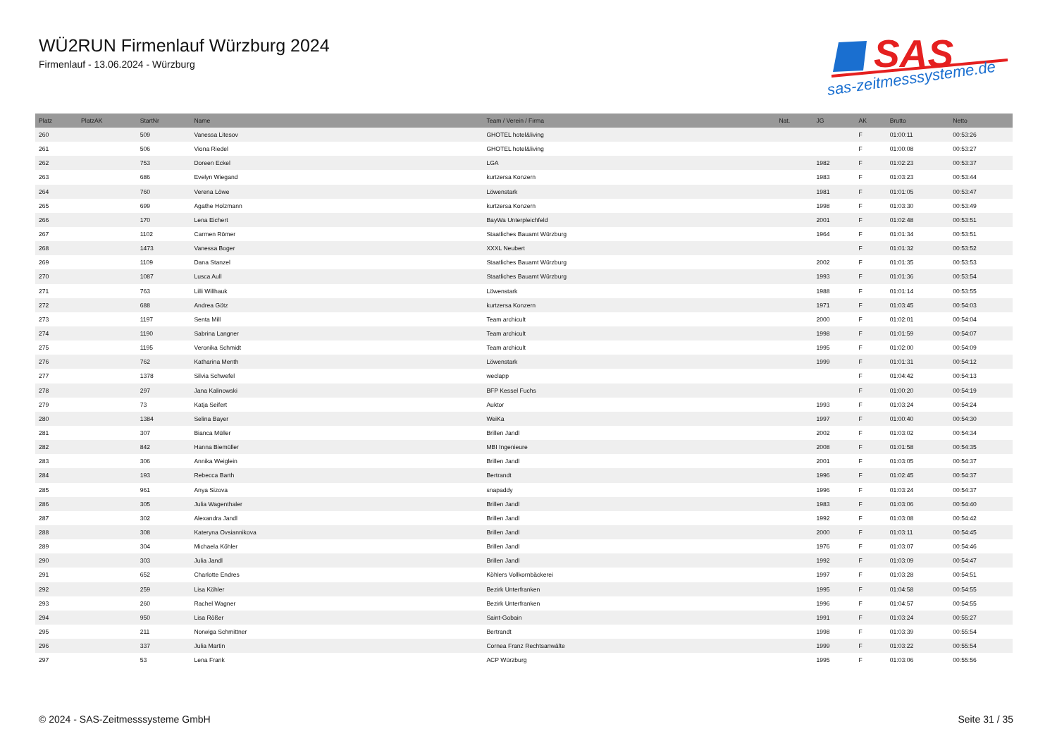WÜ2RUN Firmenlauf Würzburg 2024
Firmenlauf - 13.06.2024 - Würzburg
SAS
sas-zeitmesssysteme.de
| Platz | PlatzAK | StartNr | Name | Team / Verein / Firma | Nat. | JG | AK | Brutto | Netto |
| --- | --- | --- | --- | --- | --- | --- | --- | --- | --- |
| 260 | | 509 | Vanessa Litesov | GHOTEL hotel&living | | | F | 01:00:11 | 00:53:26 |
| 261 | | 506 | Viona Riedel | GHOTEL hotel&living | | | F | 01:00:08 | 00:53:27 |
| 262 | | 753 | Doreen Eckel | LGA | | 1982 | F | 01:02:23 | 00:53:37 |
| 263 | | 686 | Evelyn Wiegand | kurtzersa Konzern | | 1983 | F | 01:03:23 | 00:53:44 |
| 264 | | 760 | Verena Löwe | Löwenstark | | 1981 | F | 01:01:05 | 00:53:47 |
| 265 | | 699 | Agathe Holzmann | kurtzersa Konzern | | 1998 | F | 01:03:30 | 00:53:49 |
| 266 | | 170 | Lena Eichert | BayWa Unterpleichfeld | | 2001 | F | 01:02:48 | 00:53:51 |
| 267 | | 1102 | Carmen Römer | Staatliches Bauamt Würzburg | | 1964 | F | 01:01:34 | 00:53:51 |
| 268 | | 1473 | Vanessa Boger | XXXL Neubert | | | F | 01:01:32 | 00:53:52 |
| 269 | | 1109 | Dana Stanzel | Staatliches Bauamt Würzburg | | 2002 | F | 01:01:35 | 00:53:53 |
| 270 | | 1087 | Lusca Aull | Staatliches Bauamt Würzburg | | 1993 | F | 01:01:36 | 00:53:54 |
| 271 | | 763 | Lilli Willhauk | Löwenstark | | 1988 | F | 01:01:14 | 00:53:55 |
| 272 | | 688 | Andrea Götz | kurtzersa Konzern | | 1971 | F | 01:03:45 | 00:54:03 |
| 273 | | 1197 | Senta Mill | Team archicult | | 2000 | F | 01:02:01 | 00:54:04 |
| 274 | | 1190 | Sabrina Langner | Team archicult | | 1998 | F | 01:01:59 | 00:54:07 |
| 275 | | 1195 | Veronika Schmidt | Team archicult | | 1995 | F | 01:02:00 | 00:54:09 |
| 276 | | 762 | Katharina Menth | Löwenstark | | 1999 | F | 01:01:31 | 00:54:12 |
| 277 | | 1378 | Silvia Schwefel | weclapp | | | F | 01:04:42 | 00:54:13 |
| 278 | | 297 | Jana Kalinowski | BFP Kessel Fuchs | | | F | 01:00:20 | 00:54:19 |
| 279 | | 73 | Katja Seifert | Auktor | | 1993 | F | 01:03:24 | 00:54:24 |
| 280 | | 1384 | Selina Bayer | WeiKa | | 1997 | F | 01:00:40 | 00:54:30 |
| 281 | | 307 | Bianca Müller | Brillen Jandl | | 2002 | F | 01:03:02 | 00:54:34 |
| 282 | | 842 | Hanna Biemüller | MBI Ingenieure | | 2008 | F | 01:01:58 | 00:54:35 |
| 283 | | 306 | Annika Weiglein | Brillen Jandl | | 2001 | F | 01:03:05 | 00:54:37 |
| 284 | | 193 | Rebecca Barth | Bertrandt | | 1996 | F | 01:02:45 | 00:54:37 |
| 285 | | 961 | Anya Sizova | snapaddy | | 1996 | F | 01:03:24 | 00:54:37 |
| 286 | | 305 | Julia Wagenthaler | Brillen Jandl | | 1983 | F | 01:03:06 | 00:54:40 |
| 287 | | 302 | Alexandra Jandl | Brillen Jandl | | 1992 | F | 01:03:08 | 00:54:42 |
| 288 | | 308 | Kateryna Ovsiannikova | Brillen Jandl | | 2000 | F | 01:03:11 | 00:54:45 |
| 289 | | 304 | Michaela Köhler | Brillen Jandl | | 1976 | F | 01:03:07 | 00:54:46 |
| 290 | | 303 | Julia Jandl | Brillen Jandl | | 1992 | F | 01:03:09 | 00:54:47 |
| 291 | | 652 | Charlotte Endres | Köhlers Vollkornbäckerei | | 1997 | F | 01:03:28 | 00:54:51 |
| 292 | | 259 | Lisa Köhler | Bezirk Unterfranken | | 1995 | F | 01:04:58 | 00:54:55 |
| 293 | | 260 | Rachel Wagner | Bezirk Unterfranken | | 1996 | F | 01:04:57 | 00:54:55 |
| 294 | | 950 | Lisa Rößer | Saint-Gobain | | 1991 | F | 01:03:24 | 00:55:27 |
| 295 | | 211 | Norwiga Schmittner | Bertrandt | | 1998 | F | 01:03:39 | 00:55:54 |
| 296 | | 337 | Julia Martin | Cornea Franz Rechtsanwälte | | 1999 | F | 01:03:22 | 00:55:54 |
| 297 | | 53 | Lena Frank | ACP Würzburg | | 1995 | F | 01:03:06 | 00:55:56 |
© 2024 - SAS-Zeitmesssysteme GmbH Seite 31 / 35